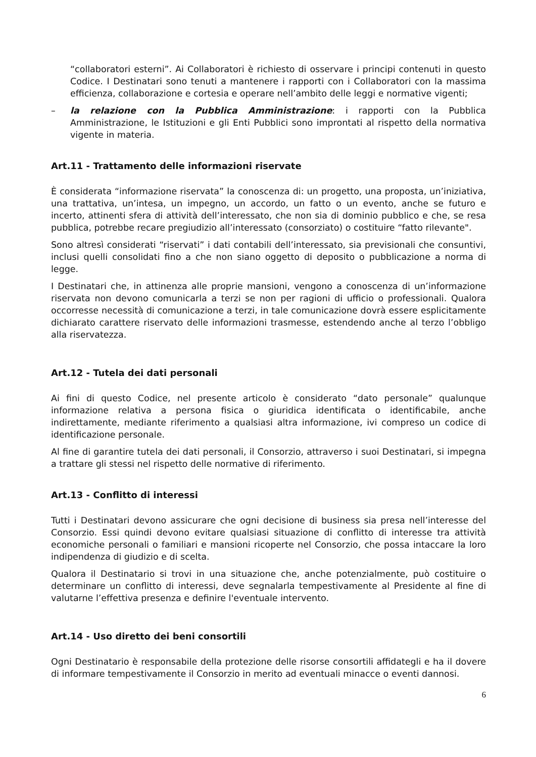“collaboratori esterni”. Ai Collaboratori è richiesto di osservare i principi contenuti in questo Codice. I Destinatari sono tenuti a mantenere i rapporti con i Collaboratori con la massima efficienza, collaborazione e cortesia e operare nell’ambito delle leggi e normative vigenti;
– la relazione con la Pubblica Amministrazione: i rapporti con la Pubblica Amministrazione, le Istituzioni e gli Enti Pubblici sono improntati al rispetto della normativa vigente in materia.
Art.11 - Trattamento delle informazioni riservate
È considerata “informazione riservata” la conoscenza di: un progetto, una proposta, un’iniziativa, una trattativa, un’intesa, un impegno, un accordo, un fatto o un evento, anche se futuro e incerto, attinenti sfera di attività dell’interessato, che non sia di dominio pubblico e che, se resa pubblica, potrebbe recare pregiudizio all’interessato (consorziato) o costituire “fatto rilevante".
Sono altresì considerati “riservati” i dati contabili dell’interessato, sia previsionali che consuntivi, inclusi quelli consolidati fino a che non siano oggetto di deposito o pubblicazione a norma di legge.
I Destinatari che, in attinenza alle proprie mansioni, vengono a conoscenza di un’informazione riservata non devono comunicarla a terzi se non per ragioni di ufficio o professionali. Qualora occorresse necessità di comunicazione a terzi, in tale comunicazione dovrà essere esplicitamente dichiarato carattere riservato delle informazioni trasmesse, estendendo anche al terzo l’obbligo alla riservatezza.
Art.12 - Tutela dei dati personali
Ai fini di questo Codice, nel presente articolo è considerato “dato personale” qualunque informazione relativa a persona fisica o giuridica identificata o identificabile, anche indirettamente, mediante riferimento a qualsiasi altra informazione, ivi compreso un codice di identificazione personale.
Al fine di garantire tutela dei dati personali, il Consorzio, attraverso i suoi Destinatari, si impegna a trattare gli stessi nel rispetto delle normative di riferimento.
Art.13 - Conflitto di interessi
Tutti i Destinatari devono assicurare che ogni decisione di business sia presa nell’interesse del Consorzio. Essi quindi devono evitare qualsiasi situazione di conflitto di interesse tra attività economiche personali o familiari e mansioni ricoperte nel Consorzio, che possa intaccare la loro indipendenza di giudizio e di scelta.
Qualora il Destinatario si trovi in una situazione che, anche potenzialmente, può costituire o determinare un conflitto di interessi, deve segnalarla tempestivamente al Presidente al fine di valutarne l’effettiva presenza e definire l'eventuale intervento.
Art.14 - Uso diretto dei beni consortili
Ogni Destinatario è responsabile della protezione delle risorse consortili affidategli e ha il dovere di informare tempestivamente il Consorzio in merito ad eventuali minacce o eventi dannosi.
6